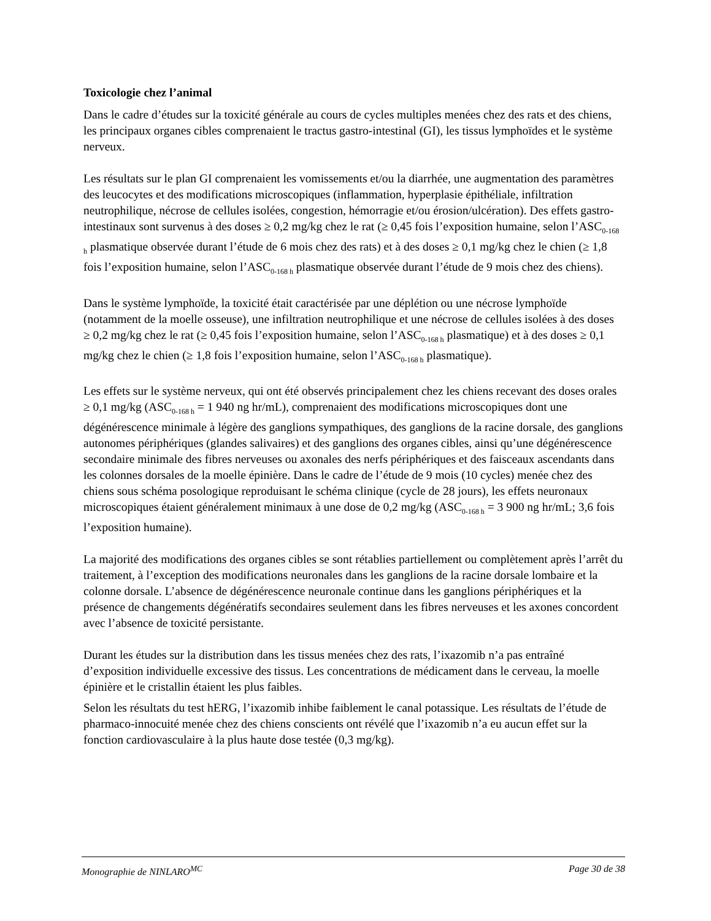Toxicologie chez l’animal
Dans le cadre d’études sur la toxicité générale au cours de cycles multiples menées chez des rats et des chiens, les principaux organes cibles comprenaient le tractus gastro-intestinal (GI), les tissus lymphoïdes et le système nerveux.
Les résultats sur le plan GI comprenaient les vomissements et/ou la diarrhée, une augmentation des paramètres des leucocytes et des modifications microscopiques (inflammation, hyperplasie épithéliale, infiltration neutrophilique, nécrose de cellules isolées, congestion, hémorragie et/ou érosion/ulcération). Des effets gastro-intestinaux sont survenus à des doses ≥ 0,2 mg/kg chez le rat (≥ 0,45 fois l’exposition humaine, selon l’ASC<sub>0-168 h</sub> plasmatique observée durant l’étude de 6 mois chez des rats) et à des doses ≥ 0,1 mg/kg chez le chien (≥ 1,8 fois l’exposition humaine, selon l’ASC<sub>0-168 h</sub> plasmatique observée durant l’étude de 9 mois chez des chiens).
Dans le système lymphoïde, la toxicité était caractérisée par une déplétion ou une nécrose lymphoïde (notamment de la moelle osseuse), une infiltration neutrophilique et une nécrose de cellules isolées à des doses ≥ 0,2 mg/kg chez le rat (≥ 0,45 fois l’exposition humaine, selon l’ASC<sub>0-168 h</sub> plasmatique) et à des doses ≥ 0,1 mg/kg chez le chien (≥ 1,8 fois l’exposition humaine, selon l’ASC<sub>0-168 h</sub> plasmatique).
Les effets sur le système nerveux, qui ont été observés principalement chez les chiens recevant des doses orales ≥ 0,1 mg/kg (ASC<sub>0-168 h</sub> = 1 940 ng hr/mL), comprenaient des modifications microscopiques dont une dégénérescence minimale à légère des ganglions sympathiques, des ganglions de la racine dorsale, des ganglions autonomes périphériques (glandes salivaires) et des ganglions des organes cibles, ainsi qu’une dégénérescence secondaire minimale des fibres nerveuses ou axonales des nerfs périphériques et des faisceaux ascendants dans les colonnes dorsales de la moelle épinière. Dans le cadre de l’étude de 9 mois (10 cycles) menée chez des chiens sous schéma posologique reproduisant le schéma clinique (cycle de 28 jours), les effets neuronaux microscopiques étaient généralement minimaux à une dose de 0,2 mg/kg (ASC<sub>0-168 h</sub> = 3 900 ng hr/mL; 3,6 fois l’exposition humaine).
La majorité des modifications des organes cibles se sont rétablies partiellement ou complètement après l’arrêt du traitement, à l’exception des modifications neuronales dans les ganglions de la racine dorsale lombaire et la colonne dorsale. L’absence de dégénérescence neuronale continue dans les ganglions périphériques et la présence de changements dégénératifs secondaires seulement dans les fibres nerveuses et les axones concordent avec l’absence de toxicité persistante.
Durant les études sur la distribution dans les tissus menées chez des rats, l’ixazomib n’a pas entraîné d’exposition individuelle excessive des tissus. Les concentrations de médicament dans le cerveau, la moelle épinière et le cristallin étaient les plus faibles.
Selon les résultats du test hERG, l’ixazomib inhibe faiblement le canal potassique. Les résultats de l’étude de pharmaco-innocuité menée chez des chiens conscients ont révélé que l’ixazomib n’a eu aucun effet sur la fonction cardiovasculaire à la plus haute dose testée (0,3 mg/kg).
Monographie de NINLARO<sup>MC</sup> Page 30 de 38